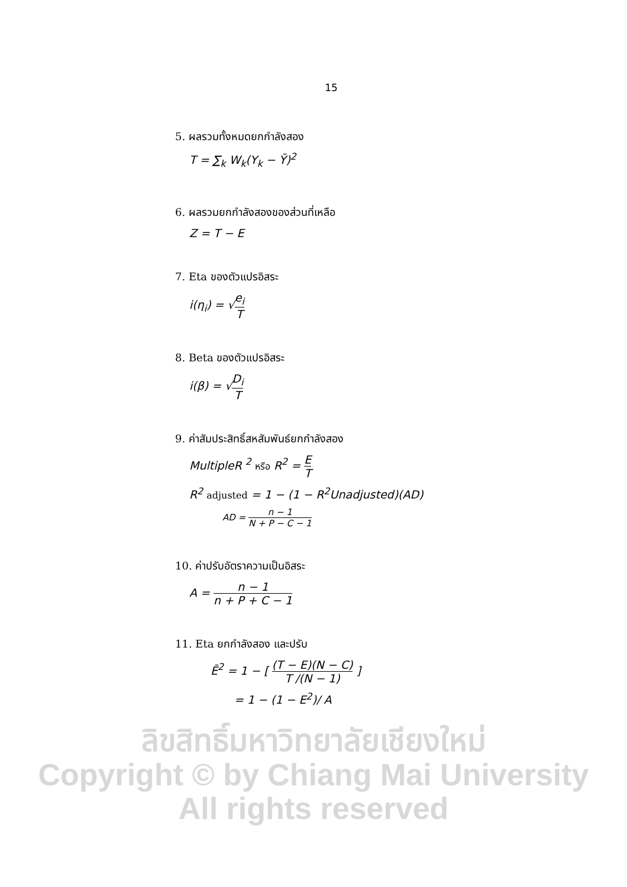15
5. ผลรวมทั้งหมดยกกำลังสอง
T = ∑<sub>k</sub> W<sub>k</sub>(Y<sub>k</sub> − Ȳ)<sup>2</sup>
6. ผลรวมยกกำลังสองของส่วนที่เหลือ
Z = T − E
7. Eta ของตัวแปรอิสระ
i(η<sub>i</sub>) = √e<sub>i</sub> T
8. Beta ของตัวแปรอิสระ
i(β) = √D<sub>i</sub> T
9. ค่าสัมประสิทธิ์สหสัมพันธ์ยกกำลังสอง
MultipleR <sup>2</sup> หรือ R<sup>2</sup> = E T
R<sup>2</sup> adjusted = 1 − (1 − R<sup>2</sup>Unadjusted)(AD)
AD = n − 1 N + P − C − 1
10. ค่าปรับอัตราความเป็นอิสระ
A = n − 1 n + P + C − 1
11. Eta ยกกำลังสอง และปรับ
Ē<sup>2</sup> = 1 − [ (T − E)(N − C) T /(N − 1) ]
= 1 − (1 − E<sup>2</sup>)/ A
ลิขสิทธิ์มหาวิทยาลัยเชียงใหม่
Copyright © by Chiang Mai University
All rights reserved